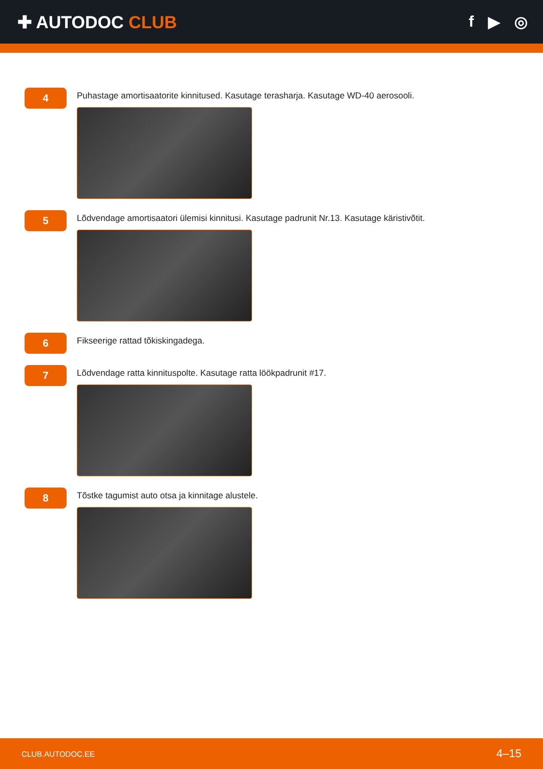✚ AUTODOC CLUB f ▶ ◎
4
Puhastage amortisaatorite kinnitused. Kasutage terasharja. Kasutage WD-40 aerosooli.
5
Lõdvendage amortisaatori ülemisi kinnitusi. Kasutage padrunit Nr.13. Kasutage käristivõtit.
6
Fikseerige rattad tõkiskingadega.
7
Lõdvendage ratta kinnituspolte. Kasutage ratta löökpadrunit #17.
8
Tõstke tagumist auto otsa ja kinnitage alustele.
CLUB.AUTODOC.EE 4–15